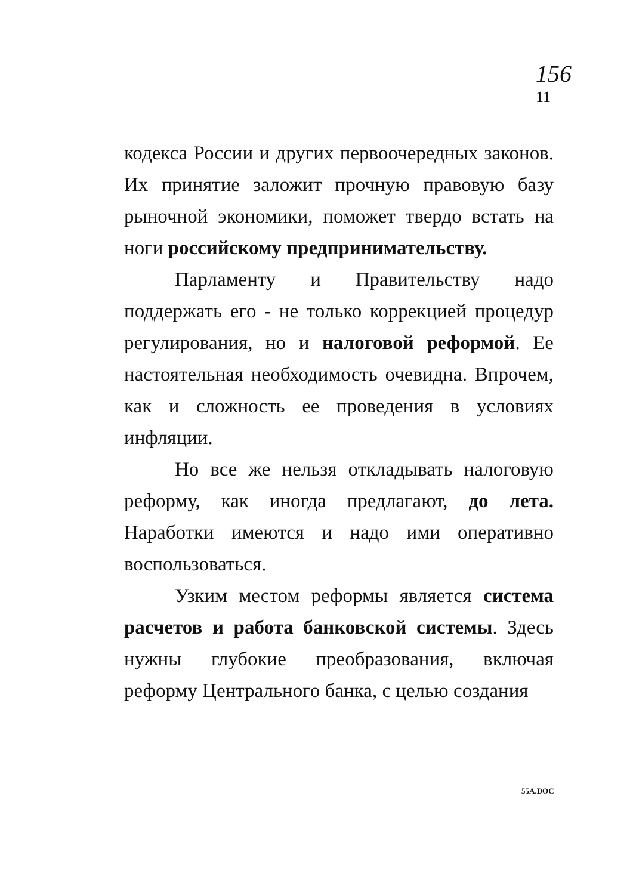156
11
кодекса России и других первоочередных законов. Их принятие заложит прочную правовую базу рыночной экономики, поможет твердо встать на ноги российскому предпринимательству.
Парламенту и Правительству надо поддержать его - не только коррекцией процедур регулирования, но и налоговой реформой. Ее настоятельная необходимость очевидна. Впрочем, как и сложность ее проведения в условиях инфляции.
Но все же нельзя откладывать налоговую реформу, как иногда предлагают, до лета. Наработки имеются и надо ими оперативно воспользоваться.
Узким местом реформы является система расчетов и работа банковской системы. Здесь нужны глубокие преобразования, включая реформу Центрального банка, с целью создания
55A.DOC